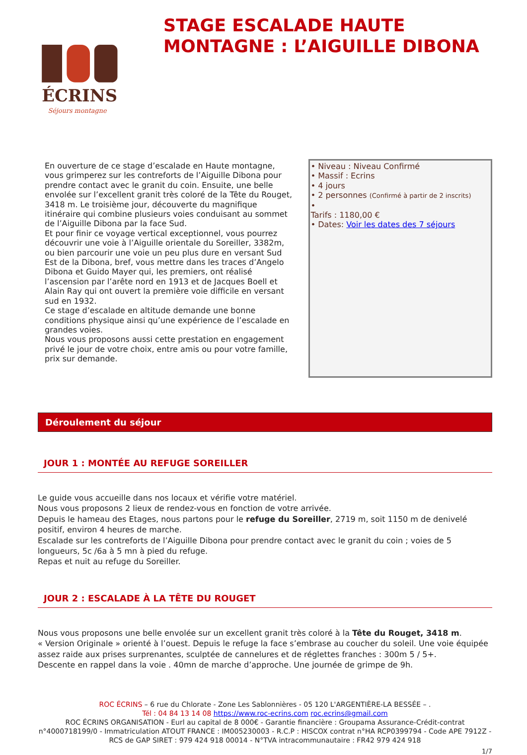ÉCRINS
Séjours montagne
STAGE ESCALADE HAUTE MONTAGNE : L’AIGUILLE DIBONA
En ouverture de ce stage d’escalade en Haute montagne, vous grimperez sur les contreforts de l’Aiguille Dibona pour prendre contact avec le granit du coin. Ensuite, une belle envolée sur l’excellent granit très coloré de la Tête du Rouget, 3418 m. Le troisième jour, découverte du magnifique itinéraire qui combine plusieurs voies conduisant au sommet de l’Aiguille Dibona par la face Sud.
Et pour finir ce voyage vertical exceptionnel, vous pourrez découvrir une voie à l’Aiguille orientale du Soreiller, 3382m, ou bien parcourir une voie un peu plus dure en versant Sud Est de la Dibona, bref, vous mettre dans les traces d’Angelo Dibona et Guido Mayer qui, les premiers, ont réalisé l’ascension par l’arête nord en 1913 et de Jacques Boell et Alain Ray qui ont ouvert la première voie difficile en versant sud en 1932.
Ce stage d’escalade en altitude demande une bonne conditions physique ainsi qu’une expérience de l’escalade en grandes voies.
Nous vous proposons aussi cette prestation en engagement privé le jour de votre choix, entre amis ou pour votre famille, prix sur demande.
• Niveau : Niveau Confirmé
• Massif : Ecrins
• 4 jours
• 2 personnes (Confirmé à partir de 2 inscrits)
•
Tarifs : 1180,00 €
• Dates: Voir les dates des 7 séjours
Déroulement du séjour
JOUR 1 : MONTÉE AU REFUGE SOREILLER
Le guide vous accueille dans nos locaux et vérifie votre matériel.
Nous vous proposons 2 lieux de rendez-vous en fonction de votre arrivée.
Depuis le hameau des Etages, nous partons pour le refuge du Soreiller, 2719 m, soit 1150 m de denivelé positif, environ 4 heures de marche.
Escalade sur les contreforts de l’Aiguille Dibona pour prendre contact avec le granit du coin ; voies de 5 longueurs, 5c /6a à 5 mn à pied du refuge.
Repas et nuit au refuge du Soreiller.
JOUR 2 : ESCALADE À LA TÊTE DU ROUGET
Nous vous proposons une belle envolée sur un excellent granit très coloré à la Tête du Rouget, 3418 m.
« Version Originale » orienté à l’ouest. Depuis le refuge la face s’embrase au coucher du soleil. Une voie équipée assez raide aux prises surprenantes, sculptée de cannelures et de réglettes franches : 300m 5 / 5+.
Descente en rappel dans la voie . 40mn de marche d’approche. Une journée de grimpe de 9h.
ROC ÉCRINS – 6 rue du Chlorate - Zone Les Sablonnières - 05 120 L'ARGENTIÈRE-LA BESSÉE – .
Tél : 04 84 13 14 08 https://www.roc-ecrins.com roc.ecrins@gmail.com
ROC ÉCRINS ORGANISATION - Eurl au capital de 8 000€ - Garantie financière : Groupama Assurance-Crédit-contrat n°4000718199/0 - Immatriculation ATOUT FRANCE : IM005230003 - R.C.P : HISCOX contrat n°HA RCP0399794 - Code APE 7912Z - RCS de GAP SIRET : 979 424 918 00014 - N°TVA intracommunautaire : FR42 979 424 918
1/7